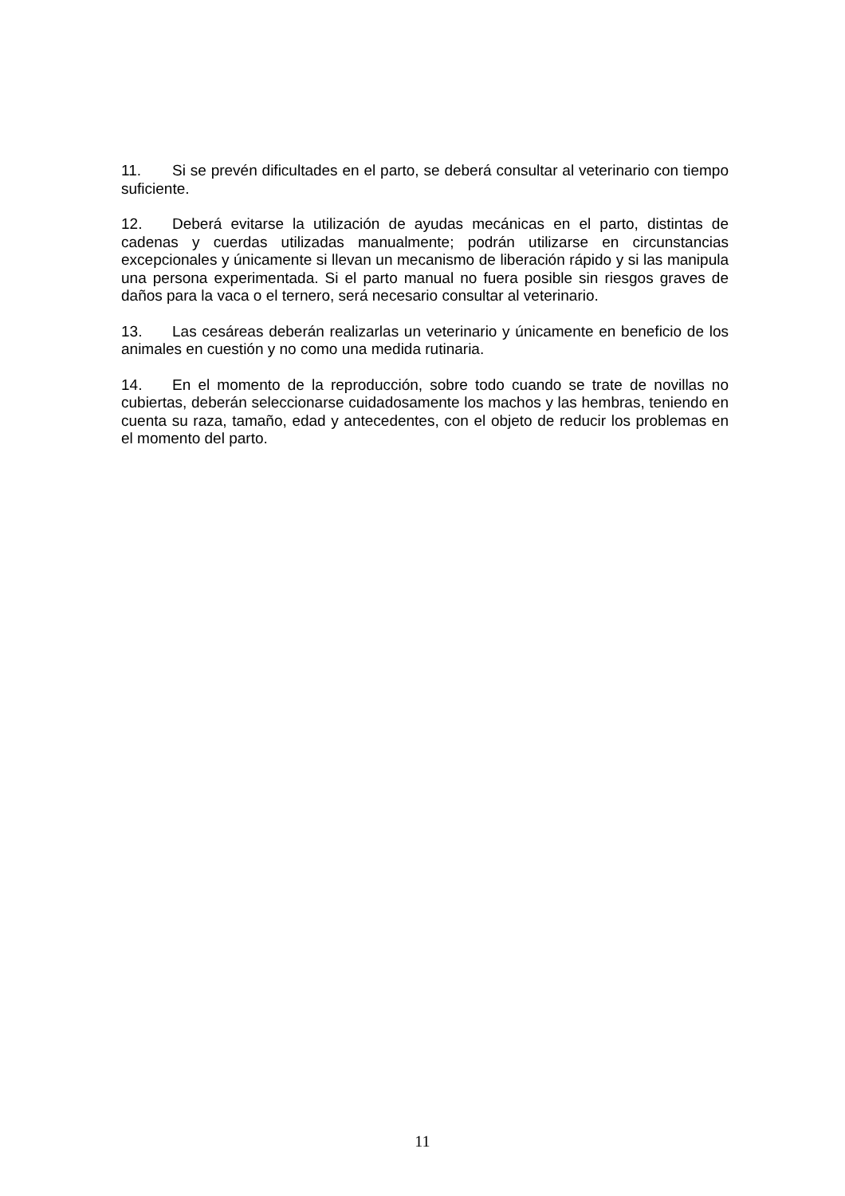11. Si se prevén dificultades en el parto, se deberá consultar al veterinario con tiempo suficiente.
12. Deberá evitarse la utilización de ayudas mecánicas en el parto, distintas de cadenas y cuerdas utilizadas manualmente; podrán utilizarse en circunstancias excepcionales y únicamente si llevan un mecanismo de liberación rápido y si las manipula una persona experimentada. Si el parto manual no fuera posible sin riesgos graves de daños para la vaca o el ternero, será necesario consultar al veterinario.
13. Las cesáreas deberán realizarlas un veterinario y únicamente en beneficio de los animales en cuestión y no como una medida rutinaria.
14. En el momento de la reproducción, sobre todo cuando se trate de novillas no cubiertas, deberán seleccionarse cuidadosamente los machos y las hembras, teniendo en cuenta su raza, tamaño, edad y antecedentes, con el objeto de reducir los problemas en el momento del parto.
11